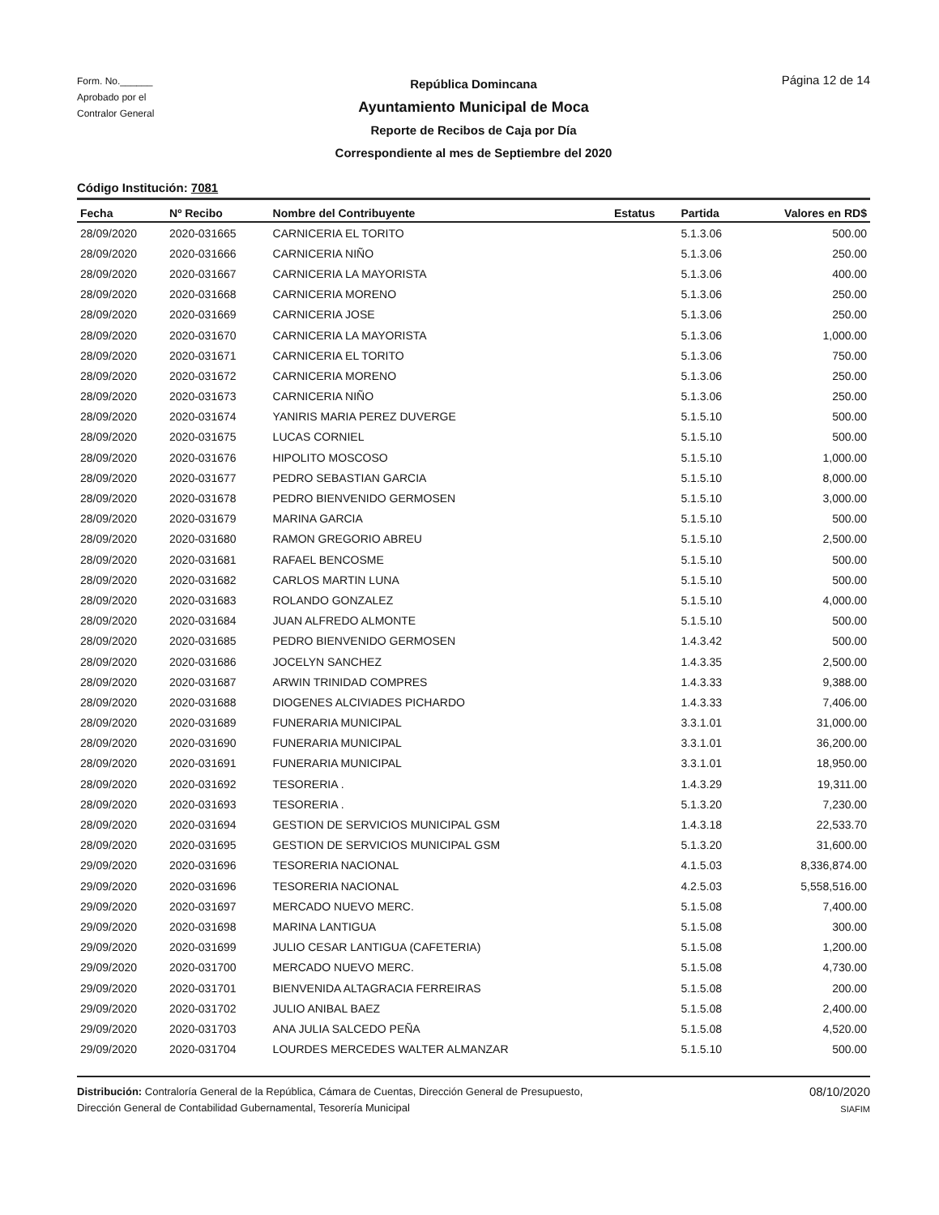Form. No.______
Aprobado por el
Contralor General
República Domincana
Ayuntamiento Municipal de Moca
Reporte de Recibos de Caja por Día
Correspondiente al mes de Septiembre del 2020
Página 12 de 14
Código Institución: 7081
| Fecha | Nº Recibo | Nombre del Contribuyente | Estatus | Partida | Valores en RD$ |
| --- | --- | --- | --- | --- | --- |
| 28/09/2020 | 2020-031665 | CARNICERIA EL TORITO | | 5.1.3.06 | 500.00 |
| 28/09/2020 | 2020-031666 | CARNICERIA NIÑO | | 5.1.3.06 | 250.00 |
| 28/09/2020 | 2020-031667 | CARNICERIA LA MAYORISTA | | 5.1.3.06 | 400.00 |
| 28/09/2020 | 2020-031668 | CARNICERIA MORENO | | 5.1.3.06 | 250.00 |
| 28/09/2020 | 2020-031669 | CARNICERIA JOSE | | 5.1.3.06 | 250.00 |
| 28/09/2020 | 2020-031670 | CARNICERIA LA MAYORISTA | | 5.1.3.06 | 1,000.00 |
| 28/09/2020 | 2020-031671 | CARNICERIA EL TORITO | | 5.1.3.06 | 750.00 |
| 28/09/2020 | 2020-031672 | CARNICERIA MORENO | | 5.1.3.06 | 250.00 |
| 28/09/2020 | 2020-031673 | CARNICERIA NIÑO | | 5.1.3.06 | 250.00 |
| 28/09/2020 | 2020-031674 | YANIRIS MARIA PEREZ DUVERGE | | 5.1.5.10 | 500.00 |
| 28/09/2020 | 2020-031675 | LUCAS CORNIEL | | 5.1.5.10 | 500.00 |
| 28/09/2020 | 2020-031676 | HIPOLITO MOSCOSO | | 5.1.5.10 | 1,000.00 |
| 28/09/2020 | 2020-031677 | PEDRO SEBASTIAN GARCIA | | 5.1.5.10 | 8,000.00 |
| 28/09/2020 | 2020-031678 | PEDRO BIENVENIDO GERMOSEN | | 5.1.5.10 | 3,000.00 |
| 28/09/2020 | 2020-031679 | MARINA GARCIA | | 5.1.5.10 | 500.00 |
| 28/09/2020 | 2020-031680 | RAMON GREGORIO ABREU | | 5.1.5.10 | 2,500.00 |
| 28/09/2020 | 2020-031681 | RAFAEL BENCOSME | | 5.1.5.10 | 500.00 |
| 28/09/2020 | 2020-031682 | CARLOS MARTIN LUNA | | 5.1.5.10 | 500.00 |
| 28/09/2020 | 2020-031683 | ROLANDO GONZALEZ | | 5.1.5.10 | 4,000.00 |
| 28/09/2020 | 2020-031684 | JUAN ALFREDO ALMONTE | | 5.1.5.10 | 500.00 |
| 28/09/2020 | 2020-031685 | PEDRO BIENVENIDO GERMOSEN | | 1.4.3.42 | 500.00 |
| 28/09/2020 | 2020-031686 | JOCELYN SANCHEZ | | 1.4.3.35 | 2,500.00 |
| 28/09/2020 | 2020-031687 | ARWIN TRINIDAD COMPRES | | 1.4.3.33 | 9,388.00 |
| 28/09/2020 | 2020-031688 | DIOGENES ALCIVIADES PICHARDO | | 1.4.3.33 | 7,406.00 |
| 28/09/2020 | 2020-031689 | FUNERARIA MUNICIPAL | | 3.3.1.01 | 31,000.00 |
| 28/09/2020 | 2020-031690 | FUNERARIA MUNICIPAL | | 3.3.1.01 | 36,200.00 |
| 28/09/2020 | 2020-031691 | FUNERARIA MUNICIPAL | | 3.3.1.01 | 18,950.00 |
| 28/09/2020 | 2020-031692 | TESORERIA . | | 1.4.3.29 | 19,311.00 |
| 28/09/2020 | 2020-031693 | TESORERIA . | | 5.1.3.20 | 7,230.00 |
| 28/09/2020 | 2020-031694 | GESTION DE SERVICIOS MUNICIPAL GSM | | 1.4.3.18 | 22,533.70 |
| 28/09/2020 | 2020-031695 | GESTION DE SERVICIOS MUNICIPAL GSM | | 5.1.3.20 | 31,600.00 |
| 29/09/2020 | 2020-031696 | TESORERIA NACIONAL | | 4.1.5.03 | 8,336,874.00 |
| 29/09/2020 | 2020-031696 | TESORERIA NACIONAL | | 4.2.5.03 | 5,558,516.00 |
| 29/09/2020 | 2020-031697 | MERCADO NUEVO MERC. | | 5.1.5.08 | 7,400.00 |
| 29/09/2020 | 2020-031698 | MARINA LANTIGUA | | 5.1.5.08 | 300.00 |
| 29/09/2020 | 2020-031699 | JULIO CESAR LANTIGUA (CAFETERIA) | | 5.1.5.08 | 1,200.00 |
| 29/09/2020 | 2020-031700 | MERCADO NUEVO MERC. | | 5.1.5.08 | 4,730.00 |
| 29/09/2020 | 2020-031701 | BIENVENIDA ALTAGRACIA FERREIRAS | | 5.1.5.08 | 200.00 |
| 29/09/2020 | 2020-031702 | JULIO ANIBAL BAEZ | | 5.1.5.08 | 2,400.00 |
| 29/09/2020 | 2020-031703 | ANA JULIA SALCEDO PEÑA | | 5.1.5.08 | 4,520.00 |
| 29/09/2020 | 2020-031704 | LOURDES MERCEDES WALTER ALMANZAR | | 5.1.5.10 | 500.00 |
Distribución: Contraloría General de la República, Cámara de Cuentas, Dirección General de Presupuesto,
Dirección General de Contabilidad Gubernamental, Tesorería Municipal
08/10/2020
SIAFIM